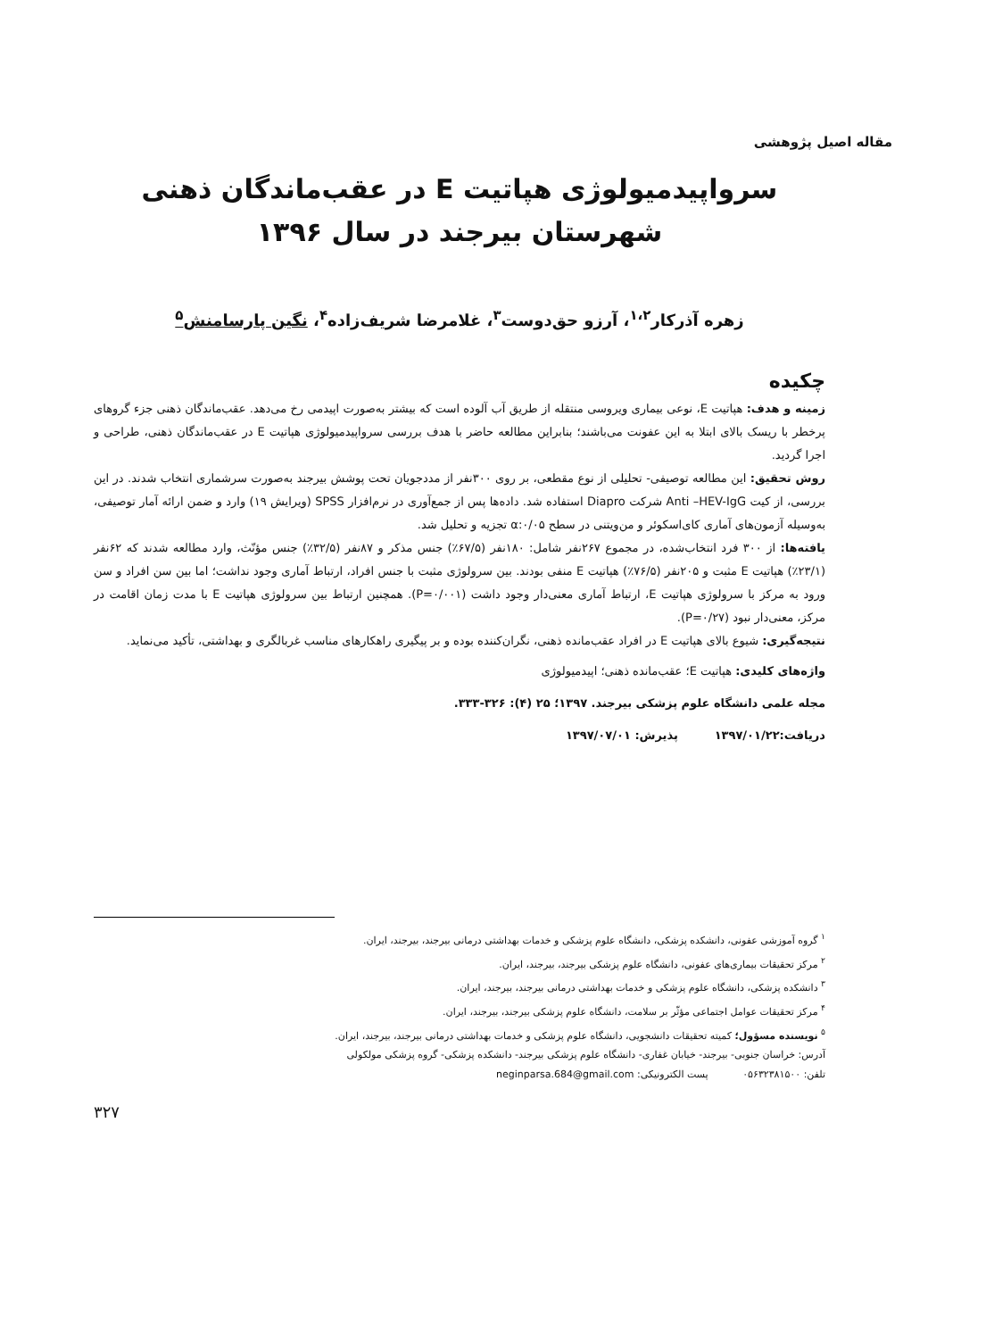مقاله اصیل پژوهشی
سرواپیدمیولوژی هپاتیت E در عقب‌ماندگان ذهنی
شهرستان بیرجند در سال ۱۳۹۶
زهره آذرکار<sup>۱،۲</sup>، آرزو حق‌دوست<sup>۳</sup>، غلامرضا شریف‌زاده<sup>۴</sup>، نگین پارسامنش<sup>۵</sup>
چکیده
زمینه و هدف: هپاتیت E، نوعی بیماری ویروسی منتقله از طریق آب آلوده است که بیشتر به‌صورت اپیدمی رخ می‌دهد. عقب‌ماندگان ذهنی جزء گروهای پرخطر با ریسک بالای ابتلا به این عفونت می‌باشند؛ بنابراین مطالعه حاضر با هدف بررسی سرواپیدمیولوژی هپاتیت E در عقب‌ماندگان ذهنی، طراحی و اجرا گردید.
روش تحقیق: این مطالعه توصیفی- تحلیلی از نوع مقطعی، بر روی ۳۰۰نفر از مددجویان تحت پوشش بیرجند به‌صورت سرشماری انتخاب شدند. در این بررسی، از کیت Anti –HEV-IgG شرکت Diapro استفاده شد. داده‌ها پس از جمع‌آوری در نرم‌افزار SPSS (ویرایش ۱۹) وارد و ضمن ارائه آمار توصیفی، به‌وسیله آزمون‌های آماری کای‌اسکوئر و من‌ویتنی در سطح α:۰/۰۵ تجزیه و تحلیل شد.
یافته‌ها: از ۳۰۰ فرد انتخاب‌شده، در مجموع ۲۶۷نفر شامل: ۱۸۰نفر (۶۷/۵٪) جنس مذکر و ۸۷نفر (۳۲/۵٪) جنس مؤنّث، وارد مطالعه شدند که ۶۲نفر (۲۳/۱٪) هپاتیت E مثبت و ۲۰۵نفر (۷۶/۵٪) هپاتیت E منفی بودند. بین سرولوژی مثبت با جنس افراد، ارتباط آماری وجود نداشت؛ اما بین سن افراد و سن ورود به مرکز با سرولوژی هپاتیت E، ارتباط آماری معنی‌دار وجود داشت (P=۰/۰۰۱). همچنین ارتباط بین سرولوژی هپاتیت E با مدت زمان اقامت در مرکز، معنی‌دار نبود (P=۰/۲۷).
نتیجه‌گیری: شیوع بالای هپاتیت E در افراد عقب‌مانده ذهنی، نگران‌کننده بوده و بر پیگیری راهکارهای مناسب غربالگری و بهداشتی، تأکید می‌نماید.
واژه‌های کلیدی: هپاتیت E؛ عقب‌مانده ذهنی؛ اپیدمیولوژی
مجله علمی دانشگاه علوم پزشکی بیرجند. ۱۳۹۷؛ ۲۵ (۴): ۳۲۶-۳۳۳.
دریافت:۱۳۹۷/۰۱/۲۲ پذیرش: ۱۳۹۷/۰۷/۰۱
<sup>۱</sup> گروه آموزشی عفونی، دانشکده پزشکی، دانشگاه علوم پزشکی و خدمات بهداشتی درمانی بیرجند، بیرجند، ایران.
<sup>۲</sup> مرکز تحقیقات بیماری‌های عفونی، دانشگاه علوم پزشکی بیرجند، بیرجند، ایران.
<sup>۳</sup> دانشکده پزشکی، دانشگاه علوم پزشکی و خدمات بهداشتی درمانی بیرجند، بیرجند، ایران.
<sup>۴</sup> مرکز تحقیقات عوامل اجتماعی مؤثّر بر سلامت، دانشگاه علوم پزشکی بیرجند، بیرجند، ایران.
<sup>۵</sup> نویسنده مسؤول؛ کمیته تحقیقات دانشجویی، دانشگاه علوم پزشکی و خدمات بهداشتی درمانی بیرجند، بیرجند، ایران.
آدرس: خراسان جنوبی- بیرجند- خیابان غفاری- دانشگاه علوم پزشکی بیرجند- دانشکده پزشکی- گروه پزشکی مولکولی
تلفن: ۰۵۶۳۲۳۸۱۵۰۰ پست الکترونیکی: neginparsa.684@gmail.com
۳۲۷